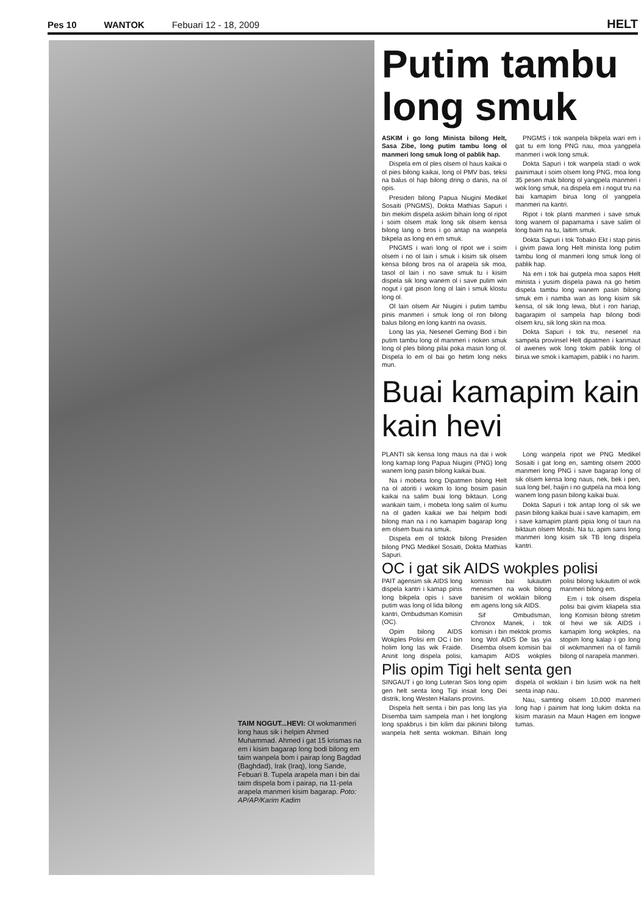Pes 10 WANTOK Febuari 12 - 18, 2009 HELT
TAIM NOGUT...HEVI: Ol wokmanmeri long haus sik i helpim Ahmed Muhammad. Ahmed i gat 15 krismas na em i kisim bagarap long bodi bilong em taim wanpela bom i pairap long Bagdad (Baghdad), Irak (Iraq), long Sande, Febuari 8. Tupela arapela man i bin dai taim dispela bom i pairap, na 11-pela arapela manmeri kisim bagarap. Poto: AP/AP/Karim Kadim
Putim tambu long smuk
ASKIM i go long Minista bilong Helt, Sasa Zibe, long putim tambu long ol manmeri long smuk long ol pablik hap.
Dispela em ol ples olsem ol haus kaikai o ol pies bilong kaikai, long ol PMV bas, teksi na balus ol hap bilong dring o danis, na ol opis.
Presiden bilong Papua Niugini Medikel Sosaiti (PNGMS), Dokta Mathias Sapuri i bin mekim dispela askim bihain long ol ripot i soim olsem mak long sik olsem kensa bilong lang o bros i go antap na wanpela bikpela as long en em smuk.
PNGMS i wari long ol ripot we i soim olsem i no ol lain i smuk i kisim sik olsem kensa bilong bros na ol arapela sik moa, tasol ol lain i no save smuk tu i kisim dispela sik long wanem ol i save pulim win nogut i gat pison long ol lain i smuk klostu long ol.
Ol lain olsem Air Niugini i putim tambu pinis manmeri i smuk long ol ron bilong balus bilong en long kantri na ovasis.
Long las yia, Nesenel Geming Bod i bin putim tambu long ol manmeri i noken smuk long ol ples bilong pilai poka masin long ol. Dispela lo em ol bai go hetim long neks mun.
PNGMS i tok wanpela bikpela wari em i gat tu em long PNG nau, moa yangpela manmeri i wok long smuk.
Dokta Sapuri i tok wanpela stadi o wok painimaut i soim olsem long PNG, moa long 35 pesen mak bilong ol yangpela manmeri i wok long smuk, na dispela em i nogut tru na bai kamapim birua long ol yangpela manmeri na kantri.
Ripot i tok planti manmeri i save smuk long wanem ol papamama i save salim ol long baim na tu, laitim smuk.
Dokta Sapuri i tok Tobako Ekt i stap pinis i givim pawa long Helt minista long putim tambu long ol manmeri long smuk long ol pablik hap.
Na em i tok bai gutpela moa sapos Helt minista i yusim dispela pawa na go hetim dispela tambu long wanem pasin bilong smuk em i namba wan as long kisim sik kensa, ol sik long lewa, blut i ron hariap, bagarapim ol sampela hap bilong bodi olsem kru, sik long skin na moa.
Dokta Sapuri i tok tru, nesenel na sampela provinsel Helt dipatmen i karimaut ol awenes wok long tokim pablik long ol birua we smok i kamapim, pablik i no harim.
Buai kamapim kain kain hevi
PLANTI sik kensa long maus na dai i wok long kamap long Papua Niugini (PNG) long wanem long pasin bilong kaikai buai.
Na i mobeta long Dipatmen bilong Helt na ol atoriti i wokim lo long bosim pasin kaikai na salim buai long biktaun. Long wankain taim, i mobeta long salim ol kumu na ol gaden kaikai we bai helpim bodi bilong man na i no kamapim bagarap long em olsem buai na smuk.
Dispela em ol toktok bilong Presiden bilong PNG Medikel Sosaiti, Dokta Mathias Sapuri.
Long wanpela ripot we PNG Medikel Sosaiti i gat long en, samting olsem 2000 manmeri long PNG i save bagarap long ol sik olsem kensa long naus, nek, bek i pen, sua long bel, haijin i no gutpela na moa long wanem long pasin bilong kaikai buai.
Dokta Sapuri i tok antap long ol sik we pasin bilong kaikai buai i save kamapim, em i save kamapim planti pipia long ol taun na biktaun olsem Mosbi. Na tu, apim sans long manmeri long kisim sik TB long dispela kantri.
OC i gat sik AIDS wokples polisi
PAIT agensim sik AIDS long dispela kantri i kamap pinis long bikpela opis i save putim was long ol lida bilong kantri, Ombudsman Komisin (OC).
Opim bilong AIDS Wokples Polisi em OC i bin holim long las wik Fraide. Aninit long dispela polisi, komisin bai lukautim menesmen na wok bilong banisim ol woklain bilong em agens long sik AIDS.
Sif Ombudsman, Chronox Manek, i tok komisin i bin mektok promis long Wol AIDS De las yia Disemba olsem komisin bai kamapim AIDS wokples polisi bilong lukautim ol wok manmeri bilong em.
Em i tok olsem dispela polisi bai givim kliapela stia long Komisin bilong stretim ol hevi we sik AIDS i kamapim long wokples, na stopim long kalap i go long ol wokmanmeri na ol famili bilong ol narapela manmeri.
Plis opim Tigi helt senta gen
SINGAUT i go long Luteran Sios long opim gen helt senta long Tigi insait long Dei distrik, long Westen Hailans provins.
Dispela helt senta i bin pas long las yia Disemba taim sampela man i het longlong long spakbrus i bin kilim dai pikinini bilong wanpela helt senta wokman. Bihain long dispela ol woklain i bin lusim wok na helt senta inap nau.
Nau, samting olsem 10,000 manmeri long hap i painim hat long lukim dokta na kisim marasin na Maun Hagen em longwe tumas.